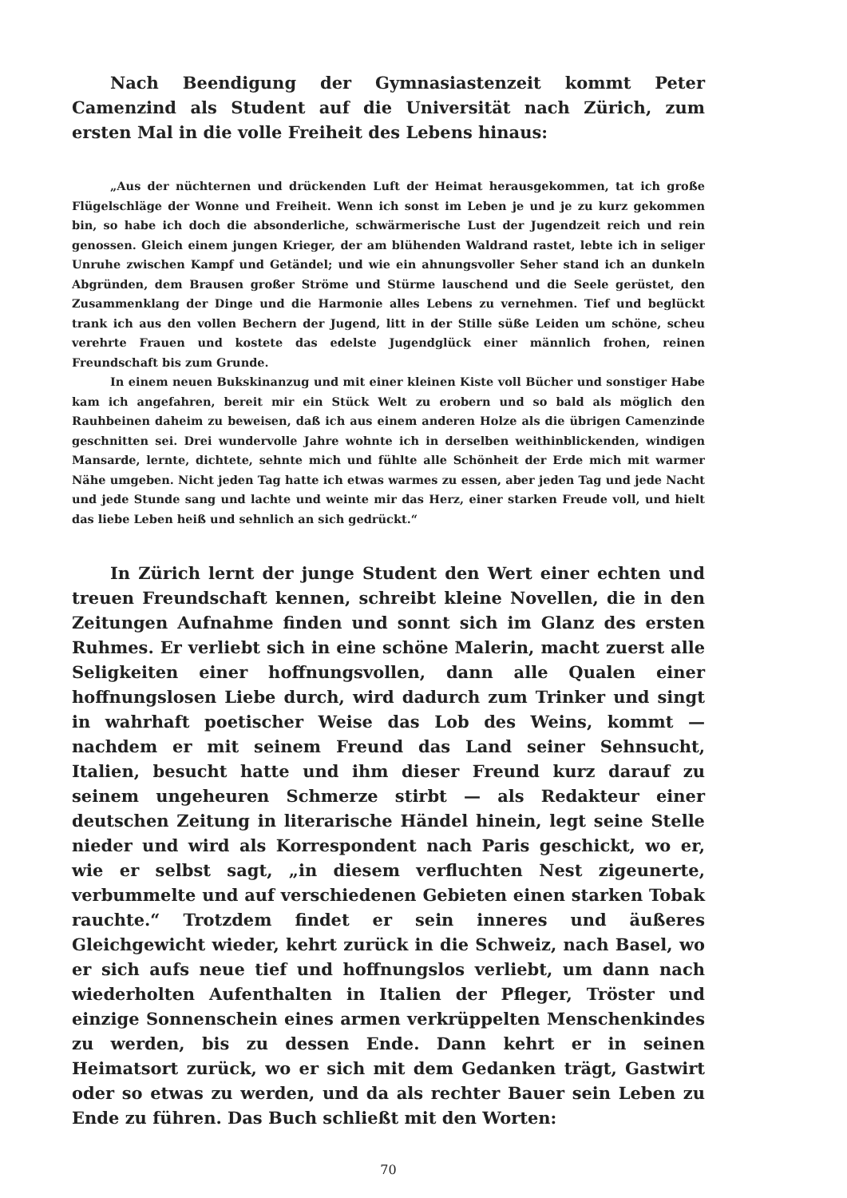Nach Beendigung der Gymnasiastenzeit kommt Peter Camenzind als Student auf die Universität nach Zürich, zum ersten Mal in die volle Freiheit des Lebens hinaus:
„Aus der nüchternen und drückenden Luft der Heimat herausgekommen, tat ich große Flügelschläge der Wonne und Freiheit. Wenn ich sonst im Leben je und je zu kurz gekommen bin, so habe ich doch die absonderliche, schwärmerische Lust der Jugendzeit reich und rein genossen. Gleich einem jungen Krieger, der am blühenden Waldrand rastet, lebte ich in seliger Unruhe zwischen Kampf und Getändel; und wie ein ahnungsvoller Seher stand ich an dunkeln Abgründen, dem Brausen großer Ströme und Stürme lauschend und die Seele gerüstet, den Zusammenklang der Dinge und die Harmonie alles Lebens zu vernehmen. Tief und beglückt trank ich aus den vollen Bechern der Jugend, litt in der Stille süße Leiden um schöne, scheu verehrte Frauen und kostete das edelste Jugendglück einer männlich frohen, reinen Freundschaft bis zum Grunde.
In einem neuen Bukskinanzug und mit einer kleinen Kiste voll Bücher und sonstiger Habe kam ich angefahren, bereit mir ein Stück Welt zu erobern und so bald als möglich den Rauhbeinen daheim zu beweisen, daß ich aus einem anderen Holze als die übrigen Camenzinde geschnitten sei. Drei wundervolle Jahre wohnte ich in derselben weithinblickenden, windigen Mansarde, lernte, dichtete, sehnte mich und fühlte alle Schönheit der Erde mich mit warmer Nähe umgeben. Nicht jeden Tag hatte ich etwas warmes zu essen, aber jeden Tag und jede Nacht und jede Stunde sang und lachte und weinte mir das Herz, einer starken Freude voll, und hielt das liebe Leben heiß und sehnlich an sich gedrückt.“
In Zürich lernt der junge Student den Wert einer echten und treuen Freundschaft kennen, schreibt kleine Novellen, die in den Zeitungen Aufnahme finden und sonnt sich im Glanz des ersten Ruhmes. Er verliebt sich in eine schöne Malerin, macht zuerst alle Seligkeiten einer hoffnungsvollen, dann alle Qualen einer hoffnungslosen Liebe durch, wird dadurch zum Trinker und singt in wahrhaft poetischer Weise das Lob des Weins, kommt — nachdem er mit seinem Freund das Land seiner Sehnsucht, Italien, besucht hatte und ihm dieser Freund kurz darauf zu seinem ungeheuren Schmerze stirbt — als Redakteur einer deutschen Zeitung in literarische Händel hinein, legt seine Stelle nieder und wird als Korrespondent nach Paris geschickt, wo er, wie er selbst sagt, „in diesem verfluchten Nest zigeunerte, verbummelte und auf verschiedenen Gebieten einen starken Tobak rauchte.“ Trotzdem findet er sein inneres und äußeres Gleichgewicht wieder, kehrt zurück in die Schweiz, nach Basel, wo er sich aufs neue tief und hoffnungslos verliebt, um dann nach wiederholten Aufenthalten in Italien der Pfleger, Tröster und einzige Sonnenschein eines armen verkrüppelten Menschenkindes zu werden, bis zu dessen Ende. Dann kehrt er in seinen Heimatsort zurück, wo er sich mit dem Gedanken trägt, Gastwirt oder so etwas zu werden, und da als rechter Bauer sein Leben zu Ende zu führen. Das Buch schließt mit den Worten:
70